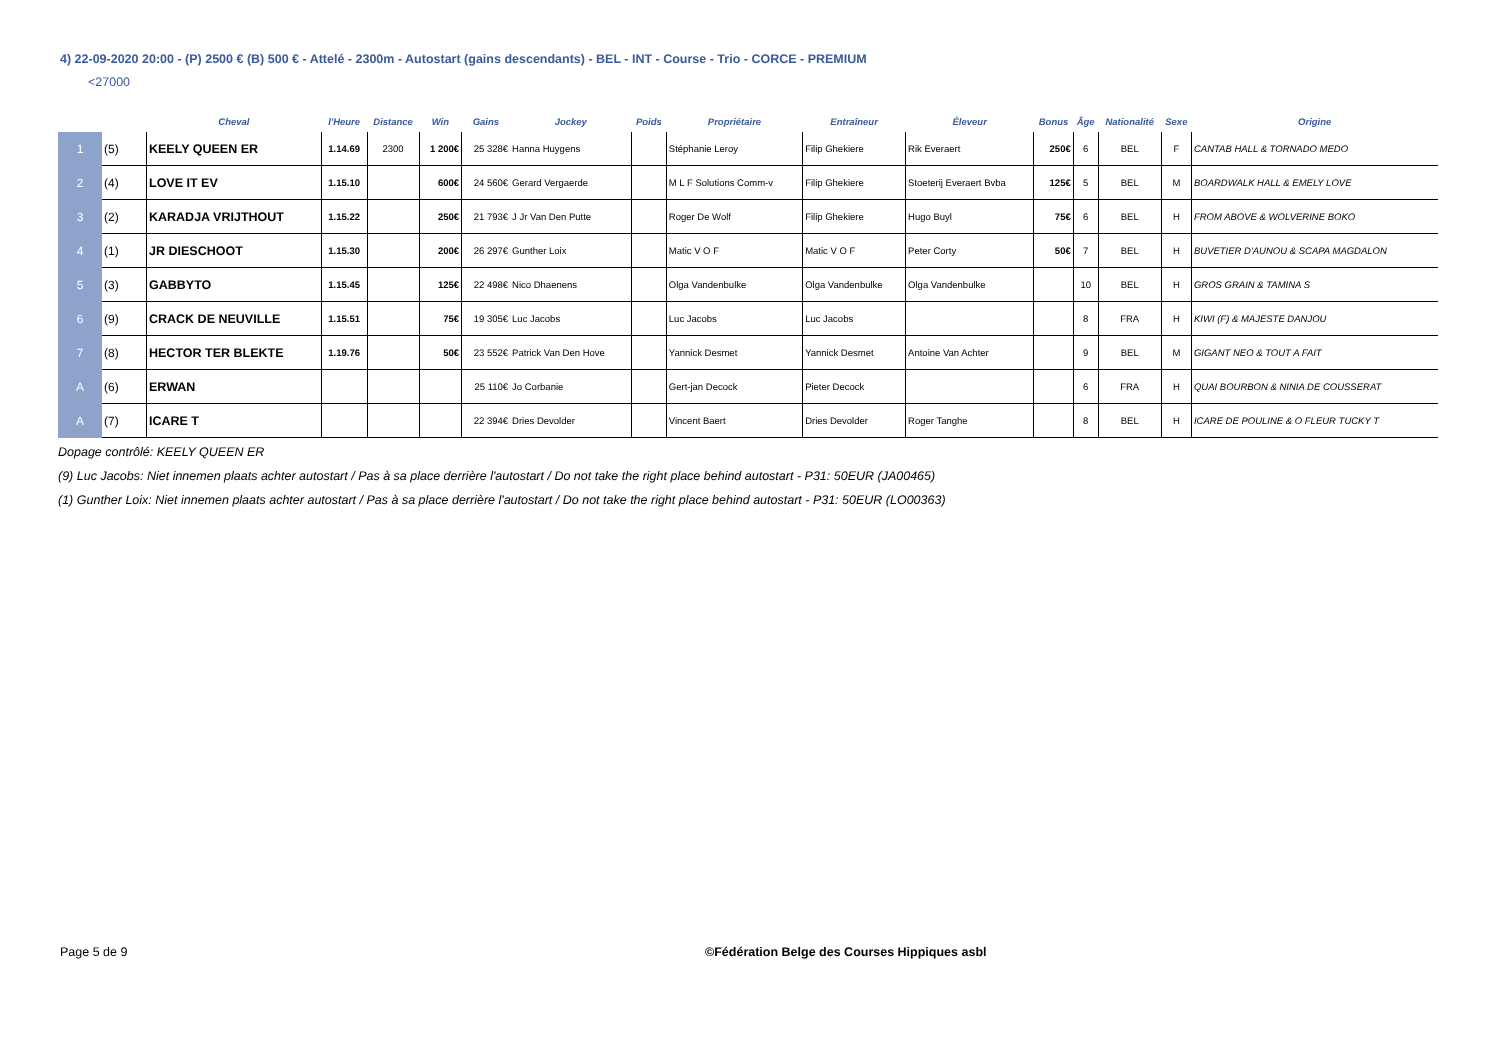4) 22-09-2020 20:00 - (P) 2500 € (B) 500 € - Attelé - 2300m - Autostart (gains descendants) - BEL - INT - Course - Trio - CORCE - PREMIUM
<27000
| | | Cheval | l'Heure | Distance | Win | Gains | Jockey | Poids | Propriétaire | Entraîneur | Éleveur | Bonus | Âge | Nationalité | Sexe | Origine |
| --- | --- | --- | --- | --- | --- | --- | --- | --- | --- | --- | --- | --- | --- | --- | --- | --- |
| 1 | (5) | KEELY QUEEN ER | 1.14.69 | 2300 | 1 200€ | 25 328€ | Hanna Huygens | | Stéphanie Leroy | Filip Ghekiere | Rik Everaert | 250€ | 6 | BEL | F | CANTAB HALL & TORNADO MEDO |
| 2 | (4) | LOVE IT EV | 1.15.10 | | 600€ | 24 560€ | Gerard Vergaerde | | M L F Solutions Comm-v | Filip Ghekiere | Stoeterij Everaert Bvba | 125€ | 5 | BEL | M | BOARDWALK HALL & EMELY LOVE |
| 3 | (2) | KARADJA VRIJTHOUT | 1.15.22 | | 250€ | 21 793€ | J Jr Van Den Putte | | Roger De Wolf | Filip Ghekiere | Hugo Buyl | 75€ | 6 | BEL | H | FROM ABOVE & WOLVERINE BOKO |
| 4 | (1) | JR DIESCHOOT | 1.15.30 | | 200€ | 26 297€ | Gunther Loix | | Matic V O F | Matic V O F | Peter Corty | 50€ | 7 | BEL | H | BUVETIER D'AUNOU & SCAPA MAGDALON |
| 5 | (3) | GABBYTO | 1.15.45 | | 125€ | 22 498€ | Nico Dhaenens | | Olga Vandenbulke | Olga Vandenbulke | Olga Vandenbulke | | 10 | BEL | H | GROS GRAIN & TAMINA S |
| 6 | (9) | CRACK DE NEUVILLE | 1.15.51 | | 75€ | 19 305€ | Luc Jacobs | | Luc Jacobs | Luc Jacobs | | | 8 | FRA | H | KIWI (F) & MAJESTE DANJOU |
| 7 | (8) | HECTOR TER BLEKTE | 1.19.76 | | 50€ | 23 552€ | Patrick Van Den Hove | | Yannick Desmet | Yannick Desmet | Antoine Van Achter | | 9 | BEL | M | GIGANT NEO & TOUT A FAIT |
| A | (6) | ERWAN | | | | 25 110€ | Jo Corbanie | | Gert-jan Decock | Pieter Decock | | | 6 | FRA | H | QUAI BOURBON & NINIA DE COUSSERAT |
| A | (7) | ICARE T | | | | 22 394€ | Dries Devolder | | Vincent Baert | Dries Devolder | Roger Tanghe | | 8 | BEL | H | ICARE DE POULINE & O FLEUR TUCKY T |
Dopage contrôlé: KEELY QUEEN ER
(9) Luc Jacobs: Niet innemen plaats achter autostart / Pas à sa place derrière l'autostart / Do not take the right place behind autostart - P31: 50EUR (JA00465)
(1) Gunther Loix: Niet innemen plaats achter autostart / Pas à sa place derrière l'autostart / Do not take the right place behind autostart - P31: 50EUR (LO00363)
Page 5 de 9
©Fédération Belge des Courses Hippiques asbl